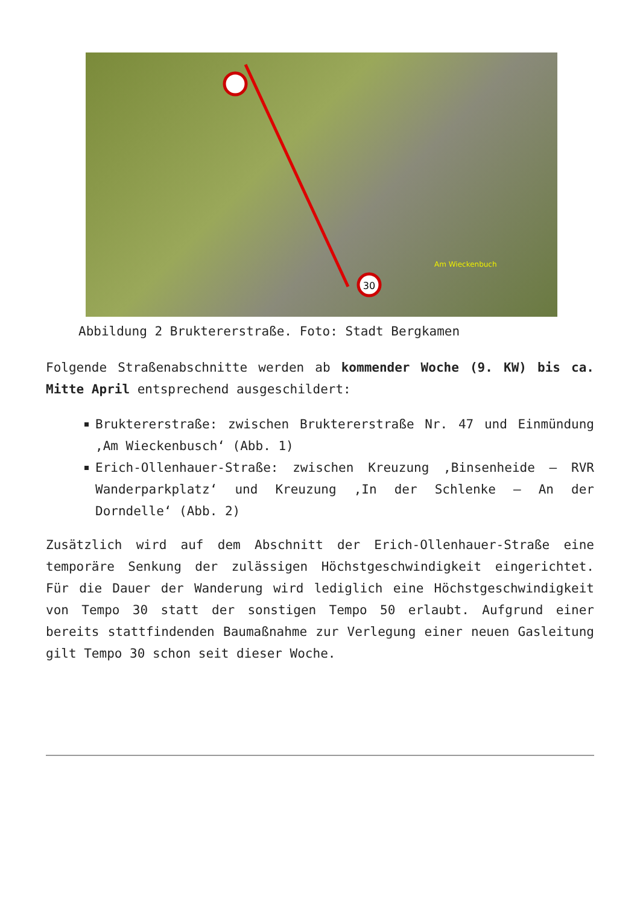30
Am Wieckenbuch
Abbildung 2 Bruktererstraße. Foto: Stadt Bergkamen
Folgende Straßenabschnitte werden ab kommender Woche (9. KW) bis ca. Mitte April entsprechend ausgeschildert:
Bruktererstraße: zwischen Bruktererstraße Nr. 47 und Einmündung ‚Am Wieckenbusch‘ (Abb. 1)
Erich-Ollenhauer-Straße: zwischen Kreuzung ‚Binsenheide – RVR Wanderparkplatz‘ und Kreuzung ‚In der Schlenke – An der Dorndelle‘ (Abb. 2)
Zusätzlich wird auf dem Abschnitt der Erich-Ollenhauer-Straße eine temporäre Senkung der zulässigen Höchstgeschwindigkeit eingerichtet. Für die Dauer der Wanderung wird lediglich eine Höchstgeschwindigkeit von Tempo 30 statt der sonstigen Tempo 50 erlaubt. Aufgrund einer bereits stattfindenden Baumaßnahme zur Verlegung einer neuen Gasleitung gilt Tempo 30 schon seit dieser Woche.